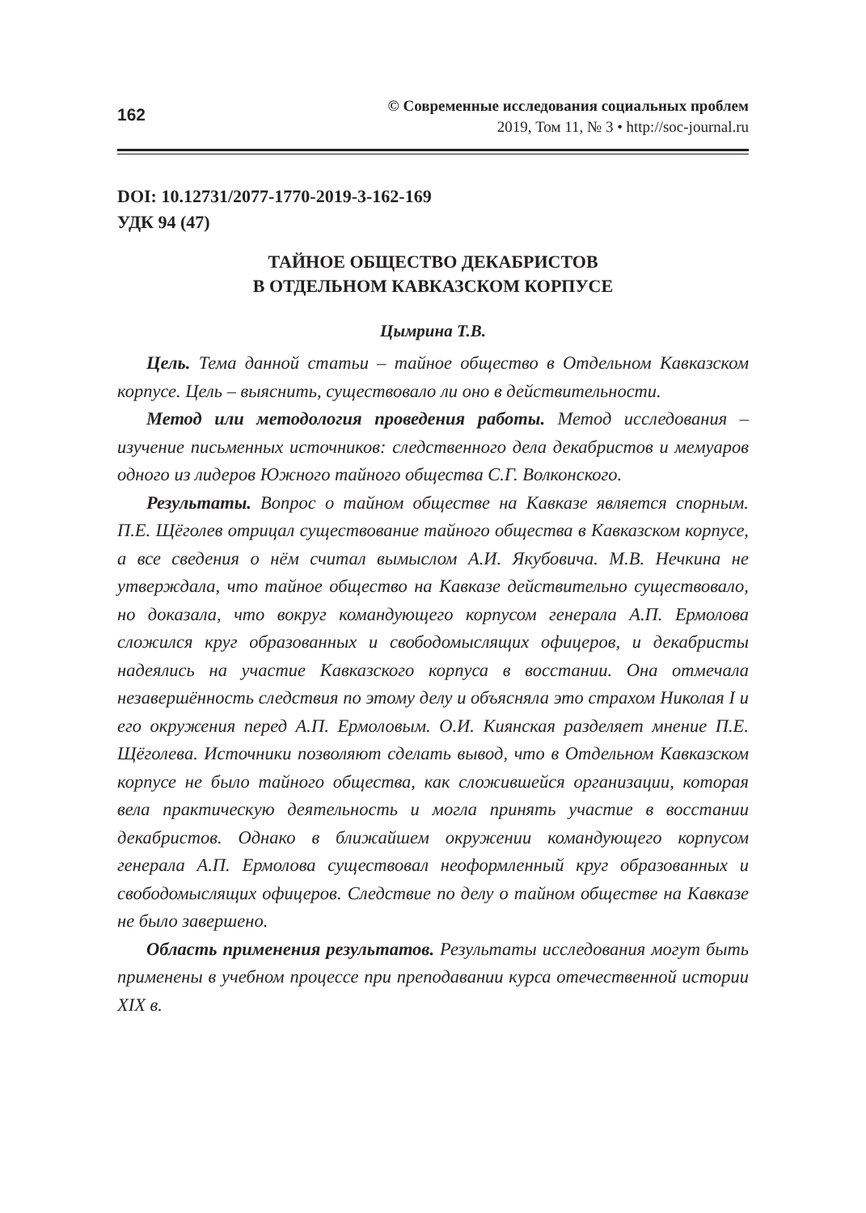162
© Современные исследования социальных проблем
2019, Том 11, № 3 • http://soc-journal.ru
DOI: 10.12731/2077-1770-2019-3-162-169
УДК 94 (47)
ТАЙНОЕ ОБЩЕСТВО ДЕКАБРИСТОВ
В ОТДЕЛЬНОМ КАВКАЗСКОМ КОРПУСЕ
Цымрина Т.В.
Цель. Тема данной статьи – тайное общество в Отдельном Кавказском корпусе. Цель – выяснить, существовало ли оно в действительности.
Метод или методология проведения работы. Метод исследования – изучение письменных источников: следственного дела декабристов и мемуаров одного из лидеров Южного тайного общества С.Г. Волконского.
Результаты. Вопрос о тайном обществе на Кавказе является спорным. П.Е. Щёголев отрицал существование тайного общества в Кавказском корпусе, а все сведения о нём считал вымыслом А.И. Якубовича. М.В. Нечкина не утверждала, что тайное общество на Кавказе действительно существовало, но доказала, что вокруг командующего корпусом генерала А.П. Ермолова сложился круг образованных и свободомыслящих офицеров, и декабристы надеялись на участие Кавказского корпуса в восстании. Она отмечала незавершённость следствия по этому делу и объясняла это страхом Николая I и его окружения перед А.П. Ермоловым. О.И. Киянская разделяет мнение П.Е. Щёголева. Источники позволяют сделать вывод, что в Отдельном Кавказском корпусе не было тайного общества, как сложившейся организации, которая вела практическую деятельность и могла принять участие в восстании декабристов. Однако в ближайшем окружении командующего корпусом генерала А.П. Ермолова существовал неоформленный круг образованных и свободомыслящих офицеров. Следствие по делу о тайном обществе на Кавказе не было завершено.
Область применения результатов. Результаты исследования могут быть применены в учебном процессе при преподавании курса отечественной истории XIX в.